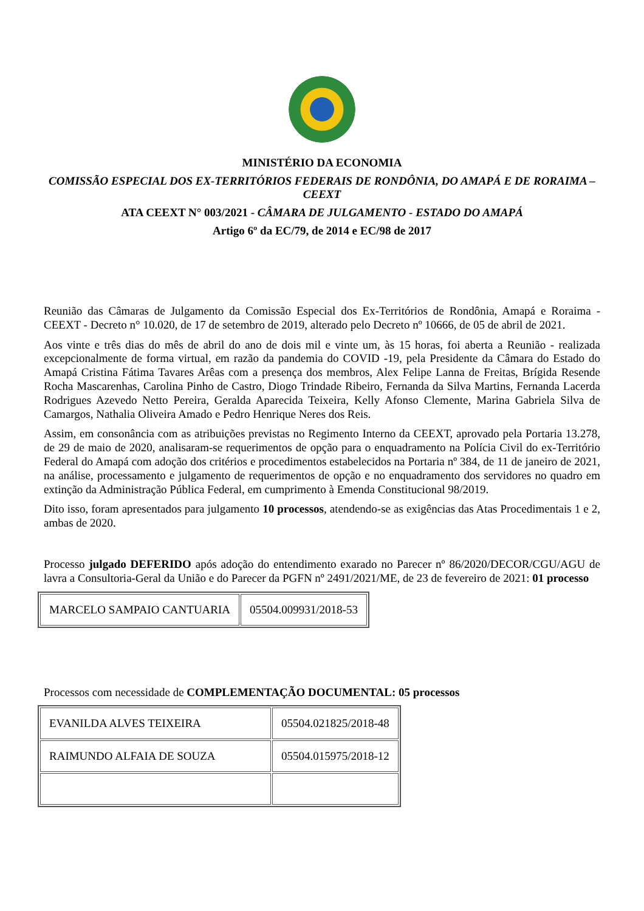MINISTÉRIO DA ECONOMIA
COMISSÃO ESPECIAL DOS EX-TERRITÓRIOS FEDERAIS DE RONDÔNIA, DO AMAPÁ E DE RORAIMA – CEEXT
ATA CEEXT N° 003/2021 - CÂMARA DE JULGAMENTO - ESTADO DO AMAPÁ
Artigo 6º da EC/79, de 2014 e EC/98 de 2017
Reunião das Câmaras de Julgamento da Comissão Especial dos Ex-Territórios de Rondônia, Amapá e Roraima - CEEXT - Decreto n° 10.020, de 17 de setembro de 2019, alterado pelo Decreto nº 10666, de 05 de abril de 2021.
Aos vinte e três dias do mês de abril do ano de dois mil e vinte um, às 15 horas, foi aberta a Reunião - realizada excepcionalmente de forma virtual, em razão da pandemia do COVID -19, pela Presidente da Câmara do Estado do Amapá Cristina Fátima Tavares Arêas com a presença dos membros, Alex Felipe Lanna de Freitas, Brígida Resende Rocha Mascarenhas, Carolina Pinho de Castro, Diogo Trindade Ribeiro, Fernanda da Silva Martins, Fernanda Lacerda Rodrigues Azevedo Netto Pereira, Geralda Aparecida Teixeira, Kelly Afonso Clemente, Marina Gabriela Silva de Camargos, Nathalia Oliveira Amado e Pedro Henrique Neres dos Reis.
Assim, em consonância com as atribuições previstas no Regimento Interno da CEEXT, aprovado pela Portaria 13.278, de 29 de maio de 2020, analisaram-se requerimentos de opção para o enquadramento na Polícia Civil do ex-Território Federal do Amapá com adoção dos critérios e procedimentos estabelecidos na Portaria nº 384, de 11 de janeiro de 2021, na análise, processamento e julgamento de requerimentos de opção e no enquadramento dos servidores no quadro em extinção da Administração Pública Federal, em cumprimento à Emenda Constitucional 98/2019.
Dito isso, foram apresentados para julgamento 10 processos, atendendo-se as exigências das Atas Procedimentais 1 e 2, ambas de 2020.
Processo julgado DEFERIDO após adoção do entendimento exarado no Parecer nº 86/2020/DECOR/CGU/AGU de lavra a Consultoria-Geral da União e do Parecer da PGFN nº 2491/2021/ME, de 23 de fevereiro de 2021: 01 processo
| MARCELO SAMPAIO CANTUARIA | 05504.009931/2018-53 |
Processos com necessidade de COMPLEMENTAÇÃO DOCUMENTAL: 05 processos
| EVANILDA ALVES TEIXEIRA | 05504.021825/2018-48 |
| RAIMUNDO ALFAIA DE SOUZA | 05504.015975/2018-12 |